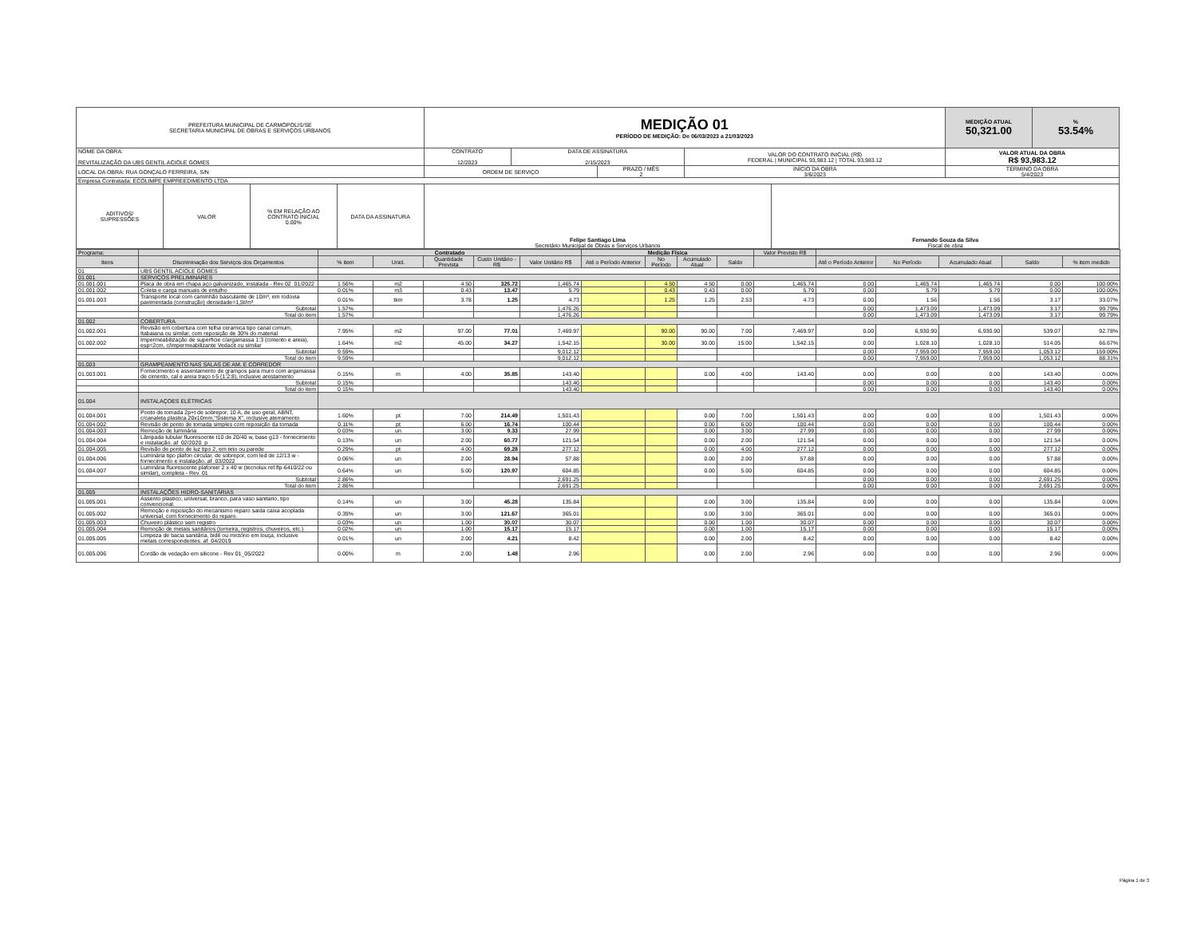| PREFEITURA MUNICIPAL DE CARMÓPOLIS/SE SECRETARIA MUNICIPAL DE OBRAS E SERVIÇOS URBANOS | | | | MEDIÇÃO 01 PERÍODO DE MEDIÇÃO: De 06/03/2023 a 21/03/2023 | | | | | MEDIÇÃO ATUAL 50,321.00 | % 53.54% |
| NOME DA OBRA: REVITALIZAÇÃO DA UBS GENTIL ACIOLE GOMES | | | | CONTRATO 12/2023 | DATA DE ASSINATURA 2/15/2023 | | VALOR DO CONTRATO INICIAL (R$) FEDERAL / MUNICIPAL 93,983.12 / TOTAL 93,983.12 | | VALOR ATUAL DA OBRA R$ 93,983.12 | |
| LOCAL DA OBRA: RUA GONÇALO FERREIRA, S/N | | | | ORDEM DE SERVIÇO | | PRAZO / MÊS 2 | INÍCIO DA OBRA 3/6/2023 | | TÉRMINO DA OBRA 5/4/2023 | |
| Empresa Contratada: ECOLIMPE EMPREEDIMENTO LTDA | | | | | | | | | | |
| ADITIVOS/ SUPRESSÕES | VALOR | % EM RELAÇÃO AO CONTRATO INICIAL 0.00% | DATA DA ASSINATURA | Felipe Santiago Lima Secretário Municipal de Obras e Serviços Urbanos | | | | Fernando Souza da Silva Fiscal de obra | | |
| Programa: | | Contratado | | | | | Medição Física | | | | Valor Previsto R$ | | | | | |
| Itens | Discriminação dos Serviços dos Orçamentos | % item | Unid. | Quantidade Prevista | Custo Unitário - R$ | Valor Unitário R$ | Até o Período Anterior | No Período | Acumulado Atual | Saldo | | Até o Período Anterior | No Período | Acumulado Atual | Saldo | % item medido |
| 01 | UBS GENTIL ACIOLE GOMES | | | | | | | | | | | | | | | |
| 01.001 | SERVIÇOS PRELIMINARES | | | | | | | | | | | | | | | |
| 01.001.001 | Placa de obra em chapa aço galvanizado, instalada - Rev 02_01/2022 | 1.56% | m2 | 4.50 | 325.72 | 1,465.74 | | 4.50 | 4.50 | 0.00 | 1,465.74 | 0.00 | 1,465.74 | 1,465.74 | 0.00 | 100.00% |
| 01.001.002 | Coleta e carga manuais de entulho | 0.01% | m3 | 0.43 | 13.47 | 5.79 | | 0.43 | 0.43 | 0.00 | 5.79 | 0.00 | 5.79 | 5.79 | 0.00 | 100.00% |
| 01.001.003 | Transporte local com caminhão basculante de 10m³, em rodovia pavimentada (construção) densidade=1,5t/m³ | 0.01% | tkm | 3.78 | 1.25 | 4.73 | | 1.25 | 1.25 | 2.53 | 4.73 | 0.00 | 1.56 | 1.56 | 3.17 | 33.07% |
| | Subtotal | 1.57% | | | | 1,476.26 | | | | | | 0.00 | 1,473.09 | 1,473.09 | 3.17 | 99.79% |
| | Total do item | 1.57% | | | | 1,476.26 | | | | | | 0.00 | 1,473.09 | 1,473.09 | 3.17 | 99.79% |
| 01.002 | COBERTURA | | | | | | | | | | | | | | | |
| 01.002.001 | Revisão em cobertura com telha ceramica tipo canal comum, Itabaiana ou similar, com reposição de 30% do material | 7.95% | m2 | 97.00 | 77.01 | 7,469.97 | | 90.00 | 90.00 | 7.00 | 7,469.97 | 0.00 | 6,930.90 | 6,930.90 | 539.07 | 92.78% |
| 01.002.002 | Impermeabilização de superficie c/argamassa 1:3 (cimento e areia), esp=2cm, c/impermeabilizante Vedacit ou similar | 1.64% | m2 | 45.00 | 34.27 | 1,542.15 | | 30.00 | 30.00 | 15.00 | 1,542.15 | 0.00 | 1,028.10 | 1,028.10 | 514.05 | 66.67% |
| | Subtotal | 9.59% | | | | 9,012.12 | | | | | | 0.00 | 7,959.00 | 7,959.00 | 1,053.12 | 159.00% |
| | Total do item | 9.59% | | | | 9,012.12 | | | | | | 0.00 | 7,959.00 | 7,959.00 | 1,053.12 | 88.31% |
| 01.003 | GRAMPEAMENTO NAS SALAS DE AM. E CORREDOR | | | | | | | | | | | | | | | |
| 01.003.001 | Fornecimento e assentamento de grampos para muro com argamassa de cimento, cal e areia traço t-5 (1:2:8), inclusive arestamento | 0.15% | m | 4.00 | 35.85 | 143.40 | | | 0.00 | 4.00 | 143.40 | 0.00 | 0.00 | 0.00 | 143.40 | 0.00% |
| | Subtotal | 0.15% | | | | 143.40 | | | | | | 0.00 | 0.00 | 0.00 | 143.40 | 0.00% |
| | Total do item | 0.15% | | | | 143.40 | | | | | | 0.00 | 0.00 | 0.00 | 143.40 | 0.00% |
| 01.004 | INSTALAÇOES ELÉTRICAS | | | | | | | | | | | | | | | |
| 01.004.001 | Ponto de tomada 2p+t de sobrepor, 10 A, de uso geral, ABNT, c/canaleta plastica 20x10mm,"Sistema X", inclusive aterramento | 1.60% | pt | 7.00 | 214.49 | 1,501.43 | | | 0.00 | 7.00 | 1,501.43 | 0.00 | 0.00 | 0.00 | 1,501.43 | 0.00% |
| 01.004.002 | Revisão de ponto de tomada simples com reposição da tomada | 0.11% | pt | 6.00 | 16.74 | 100.44 | | | 0.00 | 6.00 | 100.44 | 0.00 | 0.00 | 0.00 | 100.44 | 0.00% |
| 01.004.003 | Remoção de luminária | 0.03% | un | 3.00 | 9.33 | 27.99 | | | 0.00 | 3.00 | 27.99 | 0.00 | 0.00 | 0.00 | 27.99 | 0.00% |
| 01.004.004 | Lâmpada tubular fluorescente t10 de 20/40 w, base g13 - fornecimento e instalação. af_02/2020_p | 0.13% | un | 2.00 | 60.77 | 121.54 | | | 0.00 | 2.00 | 121.54 | 0.00 | 0.00 | 0.00 | 121.54 | 0.00% |
| 01.004.005 | Revisão de ponto de luz tipo 2, em teto ou parede | 0.29% | pt | 4.00 | 69.28 | 277.12 | | | 0.00 | 4.00 | 277.12 | 0.00 | 0.00 | 0.00 | 277.12 | 0.00% |
| 01.004.006 | Luminária tipo plafon circular, de sobrepor, com led de 12/13 w - fornecimento e instalação. af_03/2022 | 0.06% | un | 2.00 | 28.94 | 57.88 | | | 0.00 | 2.00 | 57.88 | 0.00 | 0.00 | 0.00 | 57.88 | 0.00% |
| 01.004.007 | Luminária fluorescente plafonier 2 x 40 w (tecnolux ref.flp-6410/22 ou similar), completa - Rev. 01 | 0.64% | un | 5.00 | 120.97 | 604.85 | | | 0.00 | 5.00 | 604.85 | 0.00 | 0.00 | 0.00 | 604.85 | 0.00% |
| | Subtotal | 2.86% | | | | 2,691.25 | | | | | | 0.00 | 0.00 | 0.00 | 2,691.25 | 0.00% |
| | Total do item | 2.86% | | | | 2,691.25 | | | | | | 0.00 | 0.00 | 0.00 | 2,691.25 | 0.00% |
| 01.005 | INSTALAÇÕES HIDRO-SANITÁRIAS | | | | | | | | | | | | | | | |
| 01.005.001 | Assento plastico, universal, branco, para vaso sanitario, tipo convencional. | 0.14% | un | 3.00 | 45.28 | 135.84 | | | 0.00 | 3.00 | 135.84 | 0.00 | 0.00 | 0.00 | 135.84 | 0.00% |
| 01.005.002 | Remoção e reposição do mecanismo reparo saida caixa acoplada universal, com fornecimento do reparo. | 0.39% | un | 3.00 | 121.67 | 365.01 | | | 0.00 | 3.00 | 365.01 | 0.00 | 0.00 | 0.00 | 365.01 | 0.00% |
| 01.005.003 | Chuveiro plástico sem registro | 0.03% | un | 1.00 | 30.07 | 30.07 | | | 0.00 | 1.00 | 30.07 | 0.00 | 0.00 | 0.00 | 30.07 | 0.00% |
| 01.005.004 | Remoção de metais sanitários (torneira, registros, chuveiros, etc.) | 0.02% | un | 1.00 | 15.17 | 15.17 | | | 0.00 | 1.00 | 15.17 | 0.00 | 0.00 | 0.00 | 15.17 | 0.00% |
| 01.005.005 | Limpeza de bacia sanitária, bidê ou mictório em louça, inclusive metais correspondentes. af_04/2019 | 0.01% | un | 2.00 | 4.21 | 8.42 | | | 0.00 | 2.00 | 8.42 | 0.00 | 0.00 | 0.00 | 8.42 | 0.00% |
| 01.005.006 | Cordão de vedação em silicone - Rev 01_05/2022 | 0.00% | m | 2.00 | 1.48 | 2.96 | | | 0.00 | 2.00 | 2.96 | 0.00 | 0.00 | 0.00 | 2.96 | 0.00% |
Página 1 de 3